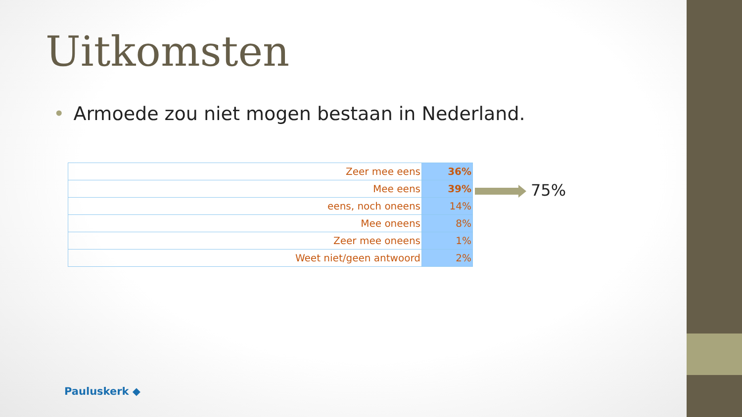Uitkomsten
• Armoede zou niet mogen bestaan in Nederland.
| Zeer mee eens | 36% |
| Mee eens | 39% |
| eens, noch oneens | 14% |
| Mee oneens | 8% |
| Zeer mee oneens | 1% |
| Weet niet/geen antwoord | 2% |
75%
Pauluskerk ◆